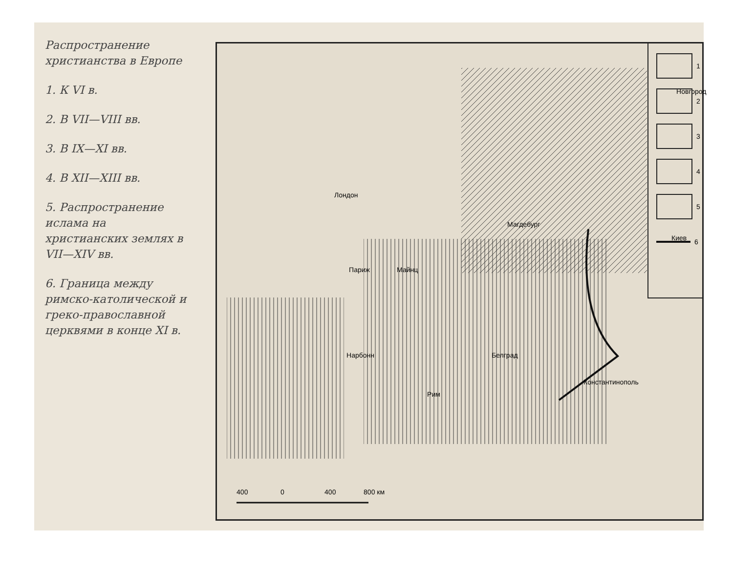Распространение христианства в Европе
1. К VI в.
2. В VII—VIII вв.
3. В IX—XI вв.
4. В XII—XIII вв.
5. Распространение ислама на христианских землях в VII—XIV вв.
6. Граница между римско-католической и греко-православной церквями в конце XI в.
Новгород
Лондон
Магдебург
Киев
Париж Майнц
Нарбонн Белград
Рим
Константинополь
400 0 400 800 км
1
2
3
4
5
6